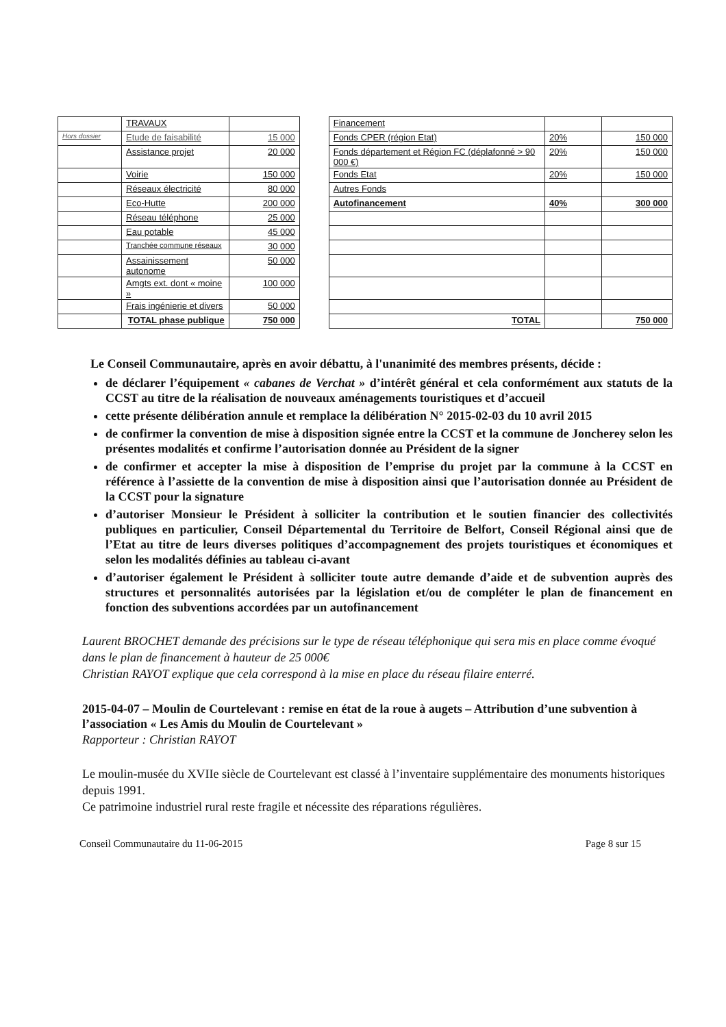| | TRAVAUX | | | Financement | | |
| Hors dossier | Etude de faisabilité | 15 000 | | Fonds CPER (région Etat) | 20% | 150 000 |
| | Assistance projet | 20 000 | | Fonds département et Région FC (déplafonné > 90 000 €) | 20% | 150 000 |
| | Voirie | 150 000 | | Fonds Etat | 20% | 150 000 |
| | Réseaux électricité | 80 000 | | Autres Fonds | | |
| | Eco-Hutte | 200 000 | | Autofinancement | 40% | 300 000 |
| | Réseau téléphone | 25 000 | | | | |
| | Eau potable | 45 000 | | | | |
| | Tranchée commune réseaux | 30 000 | | | | |
| | Assainissement autonome | 50 000 | | | | |
| | Amgts ext. dont « moine » | 100 000 | | | | |
| | Frais ingénierie et divers | 50 000 | | | | |
| | TOTAL phase publique | 750 000 | | TOTAL | | 750 000 |
Le Conseil Communautaire, après en avoir débattu, à l'unanimité des membres présents, décide :
de déclarer l’équipement « cabanes de Verchat » d’intérêt général et cela conformément aux statuts de la CCST au titre de la réalisation de nouveaux aménagements touristiques et d’accueil
cette présente délibération annule et remplace la délibération N° 2015-02-03 du 10 avril 2015
de confirmer la convention de mise à disposition signée entre la CCST et la commune de Joncherey selon les présentes modalités et confirme l’autorisation donnée au Président de la signer
de confirmer et accepter la mise à disposition de l’emprise du projet par la commune à la CCST en référence à l’assiette de la convention de mise à disposition ainsi que l’autorisation donnée au Président de la CCST pour la signature
d’autoriser Monsieur le Président à solliciter la contribution et le soutien financier des collectivités publiques en particulier, Conseil Départemental du Territoire de Belfort, Conseil Régional ainsi que de l’Etat au titre de leurs diverses politiques d’accompagnement des projets touristiques et économiques et selon les modalités définies au tableau ci-avant
d’autoriser également le Président à solliciter toute autre demande d’aide et de subvention auprès des structures et personnalités autorisées par la législation et/ou de compléter le plan de financement en fonction des subventions accordées par un autofinancement
Laurent BROCHET demande des précisions sur le type de réseau téléphonique qui sera mis en place comme évoqué dans le plan de financement à hauteur de 25 000€
Christian RAYOT explique que cela correspond à la mise en place du réseau filaire enterré.
2015-04-07 – Moulin de Courtelevant : remise en état de la roue à augets – Attribution d’une subvention à l’association « Les Amis du Moulin de Courtelevant »
Rapporteur : Christian RAYOT
Le moulin-musée du XVIIe siècle de Courtelevant est classé à l’inventaire supplémentaire des monuments historiques depuis 1991.
Ce patrimoine industriel rural reste fragile et nécessite des réparations régulières.
Conseil Communautaire du 11-06-2015 Page 8 sur 15